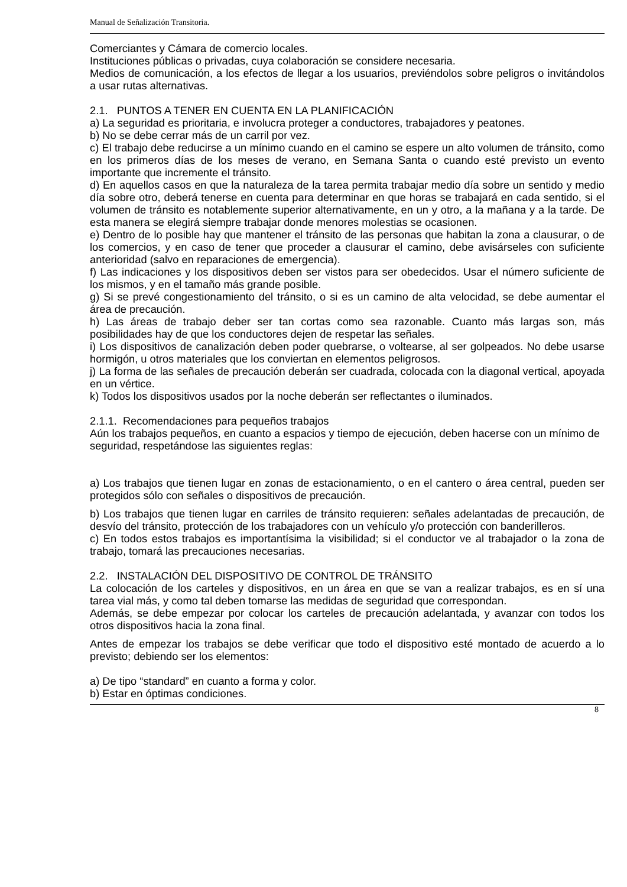Manual de Señalización Transitoria.
Comerciantes y Cámara de comercio locales.
Instituciones públicas o privadas, cuya colaboración se considere necesaria.
Medios de comunicación, a los efectos de llegar a los usuarios, previéndolos sobre peligros o invitándolos a usar rutas alternativas.
2.1. PUNTOS A TENER EN CUENTA EN LA PLANIFICACIÓN
a) La seguridad es prioritaria, e involucra proteger a conductores, trabajadores y peatones.
b) No se debe cerrar más de un carril por vez.
c) El trabajo debe reducirse a un mínimo cuando en el camino se espere un alto volumen de tránsito, como en los primeros días de los meses de verano, en Semana Santa o cuando esté previsto un evento importante que incremente el tránsito.
d) En aquellos casos en que la naturaleza de la tarea permita trabajar medio día sobre un sentido y medio día sobre otro, deberá tenerse en cuenta para determinar en que horas se trabajará en cada sentido, si el volumen de tránsito es notablemente superior alternativamente, en un y otro, a la mañana y a la tarde. De esta manera se elegirá siempre trabajar donde menores molestias se ocasionen.
e) Dentro de lo posible hay que mantener el tránsito de las personas que habitan la zona a clausurar, o de los comercios, y en caso de tener que proceder a clausurar el camino, debe avisárseles con suficiente anterioridad (salvo en reparaciones de emergencia).
f) Las indicaciones y los dispositivos deben ser vistos para ser obedecidos. Usar el número suficiente de los mismos, y en el tamaño más grande posible.
g) Si se prevé congestionamiento del tránsito, o si es un camino de alta velocidad, se debe aumentar el área de precaución.
h) Las áreas de trabajo deber ser tan cortas como sea razonable. Cuanto más largas son, más posibilidades hay de que los conductores dejen de respetar las señales.
i) Los dispositivos de canalización deben poder quebrarse, o voltearse, al ser golpeados. No debe usarse hormigón, u otros materiales que los conviertan en elementos peligrosos.
j) La forma de las señales de precaución deberán ser cuadrada, colocada con la diagonal vertical, apoyada en un vértice.
k) Todos los dispositivos usados por la noche deberán ser reflectantes o iluminados.
2.1.1. Recomendaciones para pequeños trabajos
Aún los trabajos pequeños, en cuanto a espacios y tiempo de ejecución, deben hacerse con un mínimo de seguridad, respetándose las siguientes reglas:
a) Los trabajos que tienen lugar en zonas de estacionamiento, o en el cantero o área central, pueden ser protegidos sólo con señales o dispositivos de precaución.
b) Los trabajos que tienen lugar en carriles de tránsito requieren: señales adelantadas de precaución, de desvío del tránsito, protección de los trabajadores con un vehículo y/o protección con banderilleros.
c) En todos estos trabajos es importantísima la visibilidad; si el conductor ve al trabajador o la zona de trabajo, tomará las precauciones necesarias.
2.2. INSTALACIÓN DEL DISPOSITIVO DE CONTROL DE TRÁNSITO
La colocación de los carteles y dispositivos, en un área en que se van a realizar trabajos, es en sí una tarea vial más, y como tal deben tomarse las medidas de seguridad que correspondan.
Además, se debe empezar por colocar los carteles de precaución adelantada, y avanzar con todos los otros dispositivos hacia la zona final.
Antes de empezar los trabajos se debe verificar que todo el dispositivo esté montado de acuerdo a lo previsto; debiendo ser los elementos:
a) De tipo “standard” en cuanto a forma y color.
b) Estar en óptimas condiciones.
8